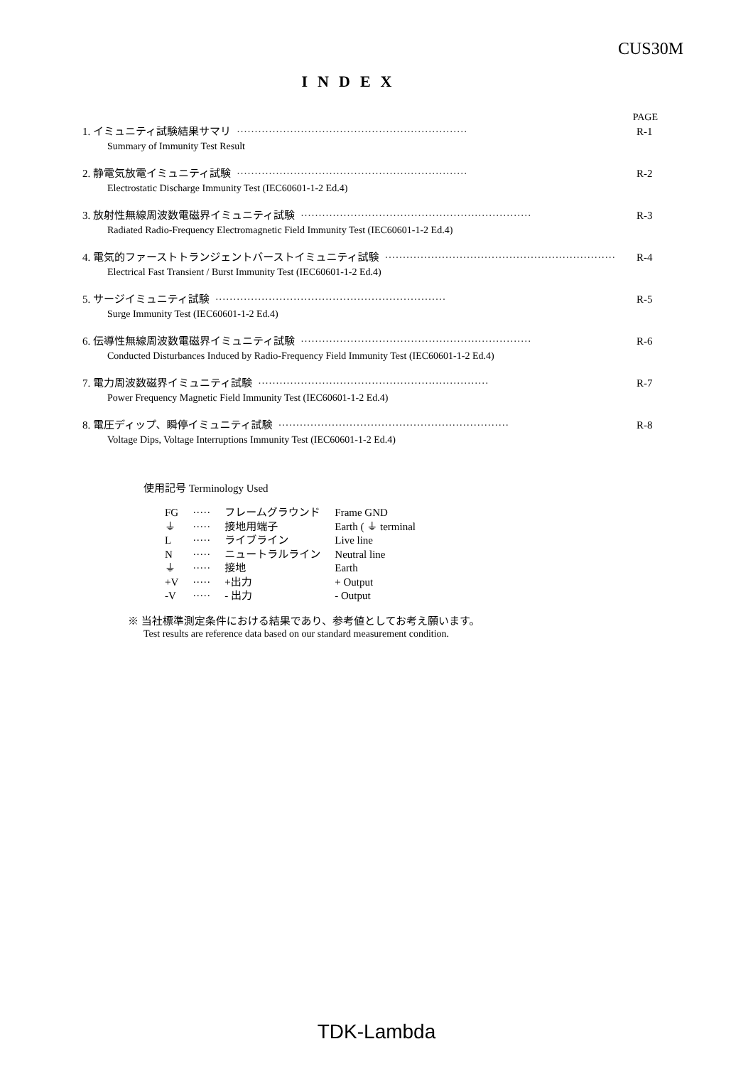CUS30M
INDEX
PAGE
1. イミュニティ試験結果サマリ ································································· R-1
Summary of Immunity Test Result
2. 静電気放電イミュニティ試験 ································································· R-2
Electrostatic Discharge Immunity Test (IEC60601-1-2 Ed.4)
3. 放射性無線周波数電磁界イミュニティ試験 ································································· R-3
Radiated Radio-Frequency Electromagnetic Field Immunity Test (IEC60601-1-2 Ed.4)
4. 電気的ファーストトランジェントバーストイミュニティ試験 ································································· R-4
Electrical Fast Transient / Burst Immunity Test (IEC60601-1-2 Ed.4)
5. サージイミュニティ試験 ································································· R-5
Surge Immunity Test (IEC60601-1-2 Ed.4)
6. 伝導性無線周波数電磁界イミュニティ試験 ································································· R-6
Conducted Disturbances Induced by Radio-Frequency Field Immunity Test (IEC60601-1-2 Ed.4)
7. 電力周波数磁界イミュニティ試験 ································································· R-7
Power Frequency Magnetic Field Immunity Test (IEC60601-1-2 Ed.4)
8. 電圧ディップ、瞬停イミュニティ試験 ································································· R-8
Voltage Dips, Voltage Interruptions Immunity Test (IEC60601-1-2 Ed.4)
使用記号 Terminology Used
| FG | ····· | フレームグラウンド | Frame GND |
| ⏚ | ····· | 接地用端子 | Earth ( ⏚ terminal |
| L | ····· | ライブライン | Live line |
| N | ····· | ニュートラルライン | Neutral line |
| ⏚ | ····· | 接地 | Earth |
| +V | ····· | +出力 | + Output |
| -V | ····· | - 出力 | - Output |
※ 当社標準測定条件における結果であり、参考値としてお考え願います。
Test results are reference data based on our standard measurement condition.
TDK-Lambda